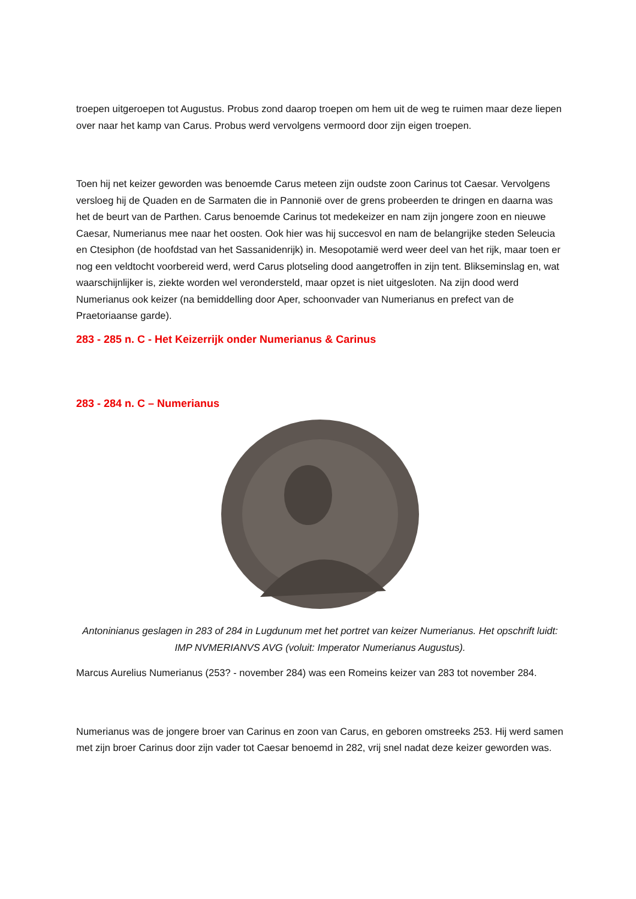troepen uitgeroepen tot Augustus. Probus zond daarop troepen om hem uit de weg te ruimen maar deze liepen over naar het kamp van Carus. Probus werd vervolgens vermoord door zijn eigen troepen.
Toen hij net keizer geworden was benoemde Carus meteen zijn oudste zoon Carinus tot Caesar. Vervolgens versloeg hij de Quaden en de Sarmaten die in Pannonië over de grens probeerden te dringen en daarna was het de beurt van de Parthen. Carus benoemde Carinus tot medekeizer en nam zijn jongere zoon en nieuwe Caesar, Numerianus mee naar het oosten. Ook hier was hij succesvol en nam de belangrijke steden Seleucia en Ctesiphon (de hoofdstad van het Sassanidenrijk) in. Mesopotamië werd weer deel van het rijk, maar toen er nog een veldtocht voorbereid werd, werd Carus plotseling dood aangetroffen in zijn tent. Blikseminslag en, wat waarschijnlijker is, ziekte worden wel verondersteld, maar opzet is niet uitgesloten. Na zijn dood werd Numerianus ook keizer (na bemiddelling door Aper, schoonvader van Numerianus en prefect van de Praetoriaanse garde).
283 - 285 n. C - Het Keizerrijk onder Numerianus & Carinus
283 - 284 n. C – Numerianus
Antoninianus geslagen in 283 of 284 in Lugdunum met het portret van keizer Numerianus. Het opschrift luidt: IMP NVMERIANVS AVG (voluit: Imperator Numerianus Augustus).
Marcus Aurelius Numerianus (253? - november 284) was een Romeins keizer van 283 tot november 284.
Numerianus was de jongere broer van Carinus en zoon van Carus, en geboren omstreeks 253. Hij werd samen met zijn broer Carinus door zijn vader tot Caesar benoemd in 282, vrij snel nadat deze keizer geworden was.